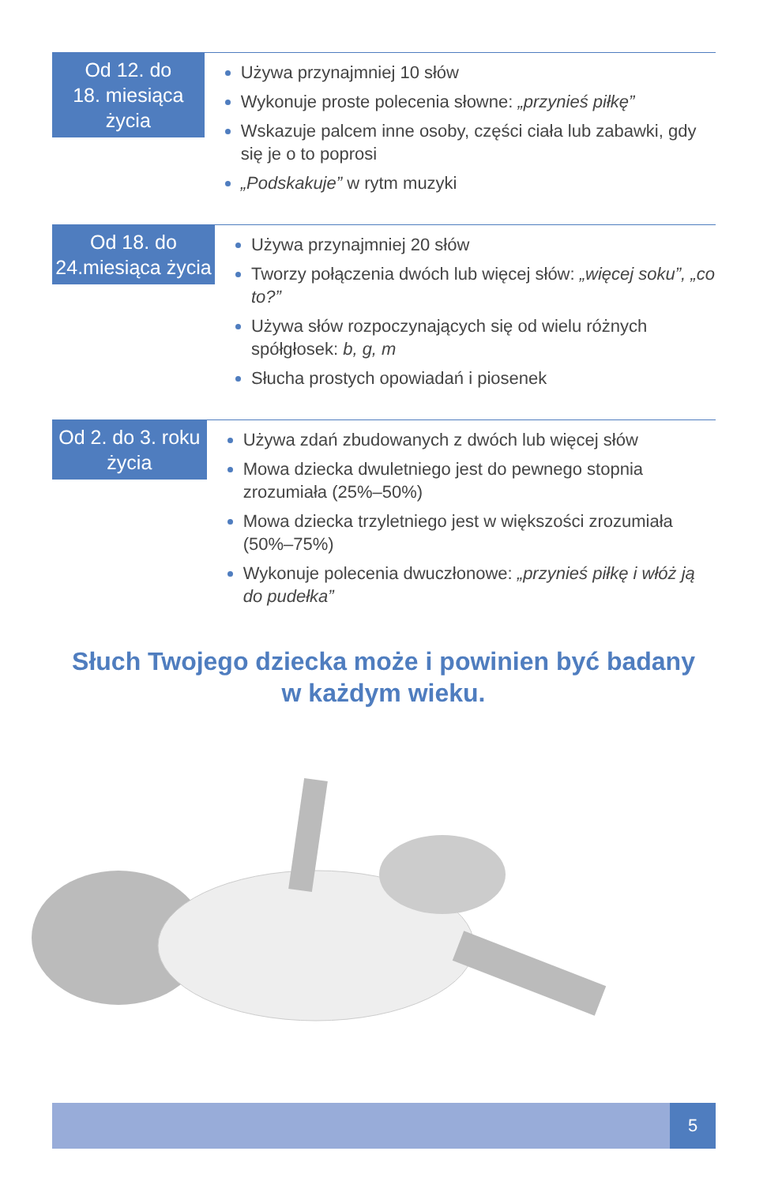Od 12. do
18. miesiąca życia
Używa przynajmniej 10 słów
Wykonuje proste polecenia słowne: „przynieś piłkę”
Wskazuje palcem inne osoby, części ciała lub zabawki, gdy się je o to poprosi
„Podskakuje” w rytm muzyki
Od 18. do
24.miesiąca życia
Używa przynajmniej 20 słów
Tworzy połączenia dwóch lub więcej słów: „więcej soku”, „co to?”
Używa słów rozpoczynających się od wielu różnych spółgłosek: b, g, m
Słucha prostych opowiadań i piosenek
Od 2. do 3. roku
życia
Używa zdań zbudowanych z dwóch lub więcej słów
Mowa dziecka dwuletniego jest do pewnego stopnia zrozumiała (25%–50%)
Mowa dziecka trzyletniego jest w większości zrozumiała (50%–75%)
Wykonuje polecenia dwuczłonowe: „przynieś piłkę i włóż ją do pudełka”
Słuch Twojego dziecka może i powinien być badany
w każdym wieku.
5